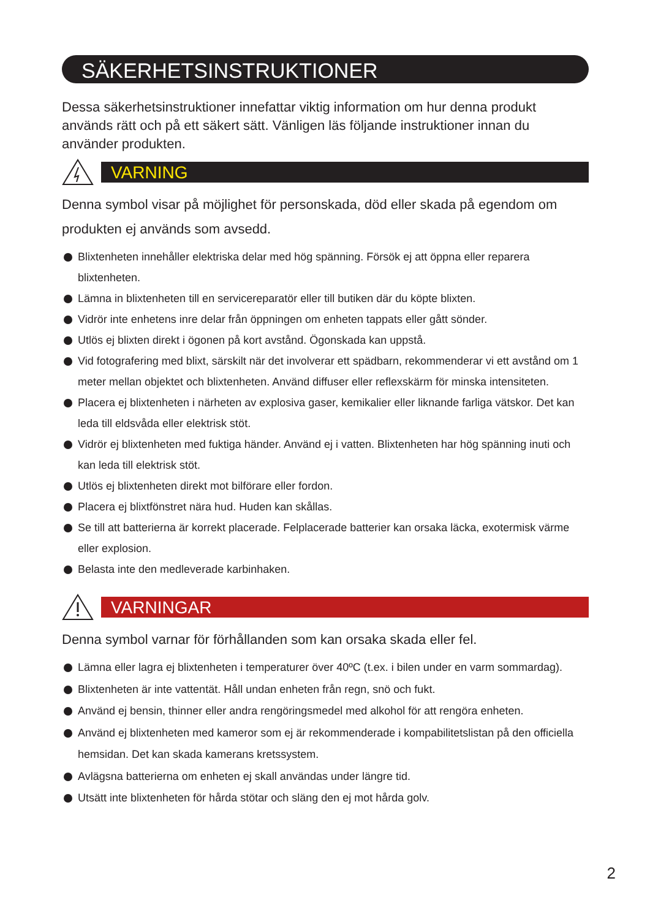SÄKERHETSINSTRUKTIONER
Dessa säkerhetsinstruktioner innefattar viktig information om hur denna produkt används rätt och på ett säkert sätt. Vänligen läs följande instruktioner innan du använder produkten.
VARNING
Denna symbol visar på möjlighet för personskada, död eller skada på egendom om produkten ej används som avsedd.
Blixtenheten innehåller elektriska delar med hög spänning. Försök ej att öppna eller reparera blixtenheten.
Lämna in blixtenheten till en servicereparatör eller till butiken där du köpte blixten.
Vidrör inte enhetens inre delar från öppningen om enheten tappats eller gått sönder.
Utlös ej blixten direkt i ögonen på kort avstånd. Ögonskada kan uppstå.
Vid fotografering med blixt, särskilt när det involverar ett spädbarn, rekommenderar vi ett avstånd om 1 meter mellan objektet och blixtenheten. Använd diffuser eller reflexskärm för minska intensiteten.
Placera ej blixtenheten i närheten av explosiva gaser, kemikalier eller liknande farliga vätskor. Det kan leda till eldsvåda eller elektrisk stöt.
Vidrör ej blixtenheten med fuktiga händer. Använd ej i vatten. Blixtenheten har hög spänning inuti och kan leda till elektrisk stöt.
Utlös ej blixtenheten direkt mot bilförare eller fordon.
Placera ej blixtfönstret nära hud. Huden kan skållas.
Se till att batterierna är korrekt placerade. Felplacerade batterier kan orsaka läcka, exotermisk värme eller explosion.
Belasta inte den medleverade karbinhaken.
VARNINGAR
Denna symbol varnar för förhållanden som kan orsaka skada eller fel.
Lämna eller lagra ej blixtenheten i temperaturer över 40ºC (t.ex. i bilen under en varm sommardag).
Blixtenheten är inte vattentät. Håll undan enheten från regn, snö och fukt.
Använd ej bensin, thinner eller andra rengöringsmedel med alkohol för att rengöra enheten.
Använd ej blixtenheten med kameror som ej är rekommenderade i kompabilitetslistan på den officiella hemsidan. Det kan skada kamerans kretssystem.
Avlägsna batterierna om enheten ej skall användas under längre tid.
Utsätt inte blixtenheten för hårda stötar och släng den ej mot hårda golv.
2